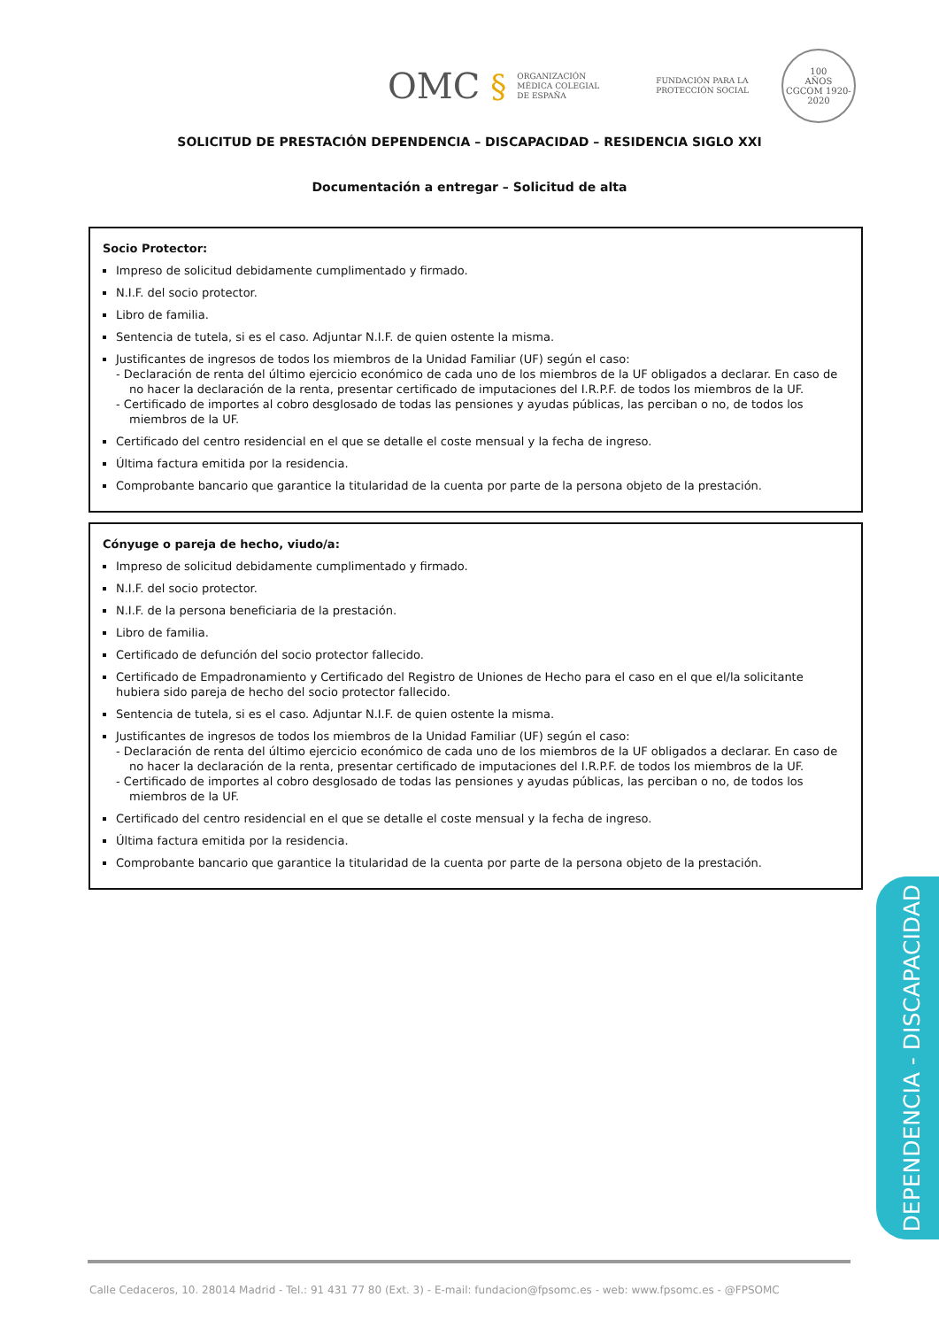OMC § ORGANIZACIÓN
MÉDICA COLEGIAL
DE ESPAÑA FUNDACIÓN PARA LA
PROTECCIÓN SOCIAL 100
AÑOS
CGCOM 1920-2020
SOLICITUD DE PRESTACIÓN DEPENDENCIA – DISCAPACIDAD – RESIDENCIA SIGLO XXI
Documentación a entregar – Solicitud de alta
Socio Protector:
Impreso de solicitud debidamente cumplimentado y firmado.
N.I.F. del socio protector.
Libro de familia.
Sentencia de tutela, si es el caso. Adjuntar N.I.F. de quien ostente la misma.
Justificantes de ingresos de todos los miembros de la Unidad Familiar (UF) según el caso:
- Declaración de renta del último ejercicio económico de cada uno de los miembros de la UF obligados a declarar. En caso de no hacer la declaración de la renta, presentar certificado de imputaciones del I.R.P.F. de todos los miembros de la UF.
- Certificado de importes al cobro desglosado de todas las pensiones y ayudas públicas, las perciban o no, de todos los miembros de la UF.
Certificado del centro residencial en el que se detalle el coste mensual y la fecha de ingreso.
Última factura emitida por la residencia.
Comprobante bancario que garantice la titularidad de la cuenta por parte de la persona objeto de la prestación.
Cónyuge o pareja de hecho, viudo/a:
Impreso de solicitud debidamente cumplimentado y firmado.
N.I.F. del socio protector.
N.I.F. de la persona beneficiaria de la prestación.
Libro de familia.
Certificado de defunción del socio protector fallecido.
Certificado de Empadronamiento y Certificado del Registro de Uniones de Hecho para el caso en el que el/la solicitante hubiera sido pareja de hecho del socio protector fallecido.
Sentencia de tutela, si es el caso. Adjuntar N.I.F. de quien ostente la misma.
Justificantes de ingresos de todos los miembros de la Unidad Familiar (UF) según el caso:
- Declaración de renta del último ejercicio económico de cada uno de los miembros de la UF obligados a declarar. En caso de no hacer la declaración de la renta, presentar certificado de imputaciones del I.R.P.F. de todos los miembros de la UF.
- Certificado de importes al cobro desglosado de todas las pensiones y ayudas públicas, las perciban o no, de todos los miembros de la UF.
Certificado del centro residencial en el que se detalle el coste mensual y la fecha de ingreso.
Última factura emitida por la residencia.
Comprobante bancario que garantice la titularidad de la cuenta por parte de la persona objeto de la prestación.
DEPENDENCIA - DISCAPACIDAD
Calle Cedaceros, 10. 28014 Madrid - Tel.: 91 431 77 80 (Ext. 3) - E-mail: fundacion@fpsomc.es - web: www.fpsomc.es - @FPSOMC